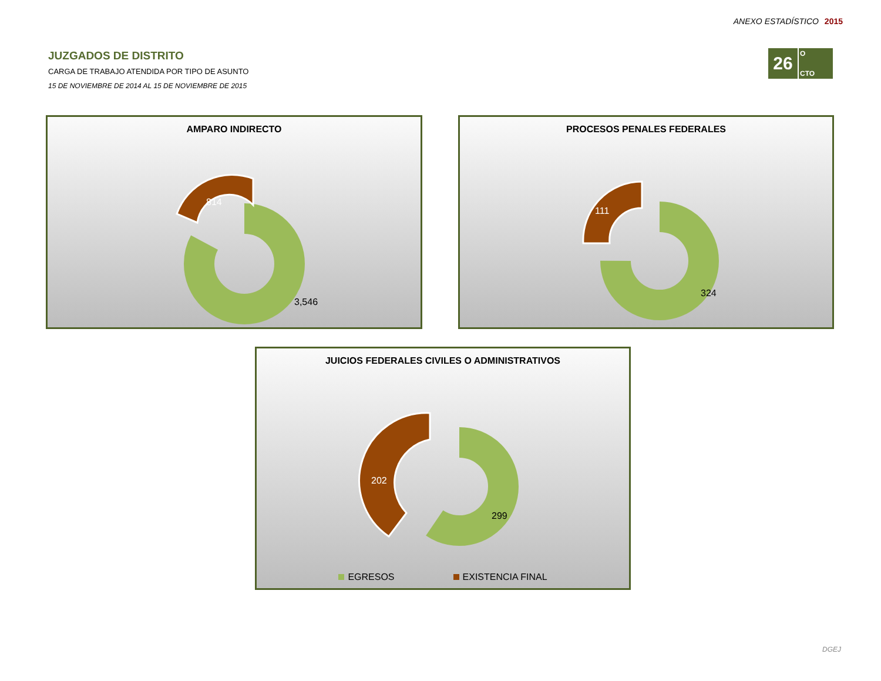ANEXO ESTADÍSTICO 2015
JUZGADOS DE DISTRITO
CARGA DE TRABAJO ATENDIDA POR TIPO DE ASUNTO
15 DE NOVIEMBRE DE 2014 AL 15 DE NOVIEMBRE DE 2015
26
O
CTO
AMPARO INDIRECTO
814
3,546
PROCESOS PENALES FEDERALES
111
324
JUICIOS FEDERALES CIVILES O ADMINISTRATIVOS
202
299
EGRESOS EXISTENCIA FINAL
DGEJ